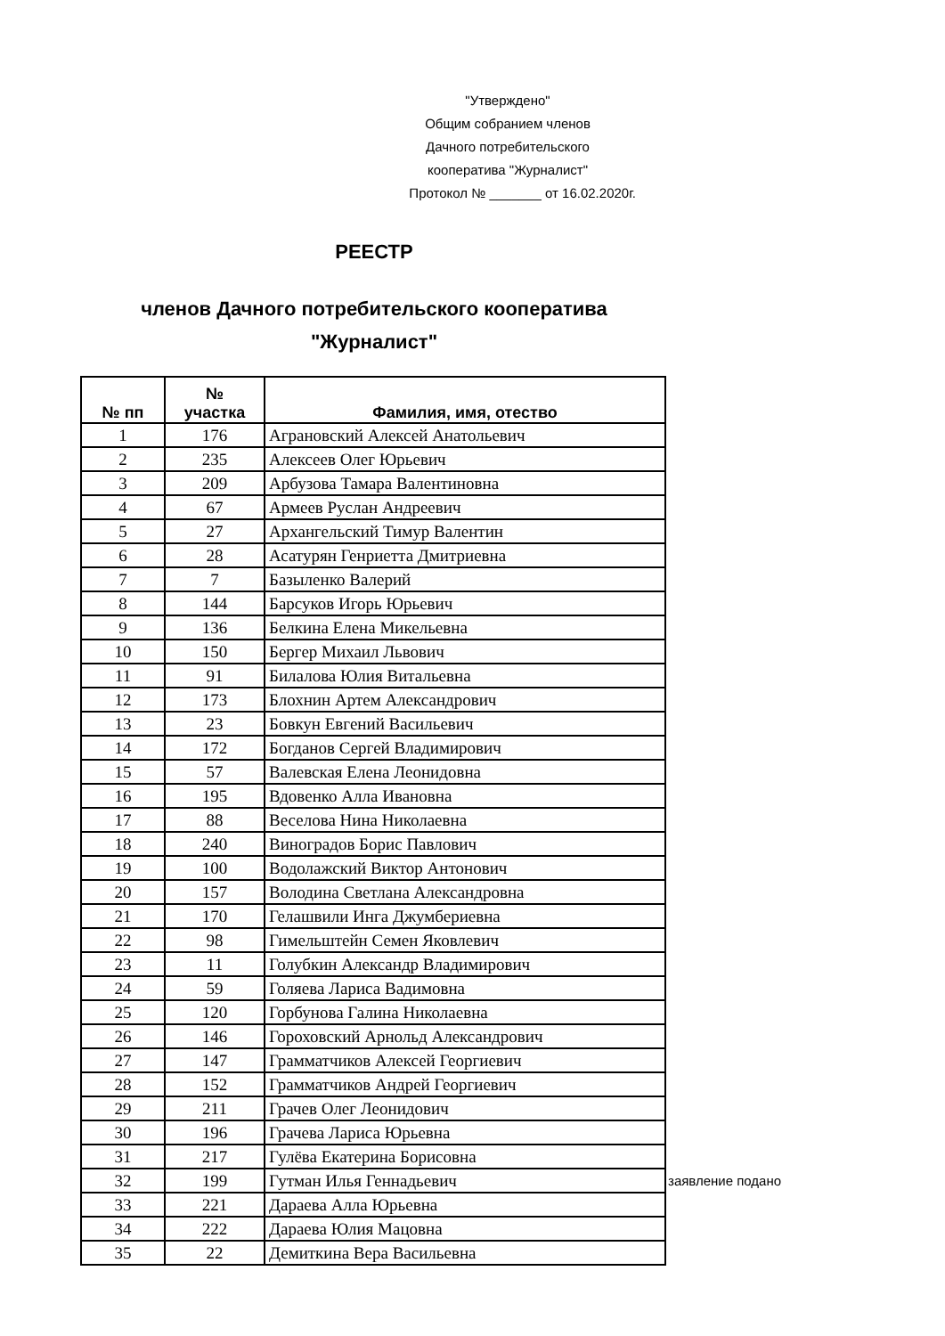"Утверждено"
Общим собранием членов
Дачного потребительского
кооператива "Журналист"
Протокол № _______ от 16.02.2020г.
РЕЕСТР
членов Дачного потребительского кооператива
"Журналист"
| № пп | № участка | Фамилия, имя, отество | |
| --- | --- | --- | --- |
| 1 | 176 | Аграновский Алексей Анатольевич | |
| 2 | 235 | Алексеев Олег Юрьевич | |
| 3 | 209 | Арбузова Тамара Валентиновна | |
| 4 | 67 | Армеев Руслан Андреевич | |
| 5 | 27 | Архангельский Тимур Валентин | |
| 6 | 28 | Асатурян Генриетта Дмитриевна | |
| 7 | 7 | Базыленко Валерий | |
| 8 | 144 | Барсуков Игорь Юрьевич | |
| 9 | 136 | Белкина Елена Микельевна | |
| 10 | 150 | Бергер Михаил Львович | |
| 11 | 91 | Билалова Юлия Витальевна | |
| 12 | 173 | Блохнин Артем Александрович | |
| 13 | 23 | Бовкун Евгений Васильевич | |
| 14 | 172 | Богданов Сергей Владимирович | |
| 15 | 57 | Валевская Елена Леонидовна | |
| 16 | 195 | Вдовенко Алла Ивановна | |
| 17 | 88 | Веселова Нина Николаевна | |
| 18 | 240 | Виноградов Борис Павлович | |
| 19 | 100 | Водолажский Виктор Антонович | |
| 20 | 157 | Володина Светлана Александровна | |
| 21 | 170 | Гелашвили Инга Джумбериевна | |
| 22 | 98 | Гимельштейн Семен Яковлевич | |
| 23 | 11 | Голубкин Александр Владимирович | |
| 24 | 59 | Голяева Лариса Вадимовна | |
| 25 | 120 | Горбунова Галина Николаевна | |
| 26 | 146 | Гороховский Арнольд Александрович | |
| 27 | 147 | Грамматчиков Алексей Георгиевич | |
| 28 | 152 | Грамматчиков Андрей Георгиевич | |
| 29 | 211 | Грачев Олег Леонидович | |
| 30 | 196 | Грачева Лариса Юрьевна | |
| 31 | 217 | Гулёва Екатерина Борисовна | |
| 32 | 199 | Гутман Илья Геннадьевич | заявление подано |
| 33 | 221 | Дараева Алла Юрьевна | |
| 34 | 222 | Дараева Юлия Мацовна | |
| 35 | 22 | Демиткина Вера Васильевна | |